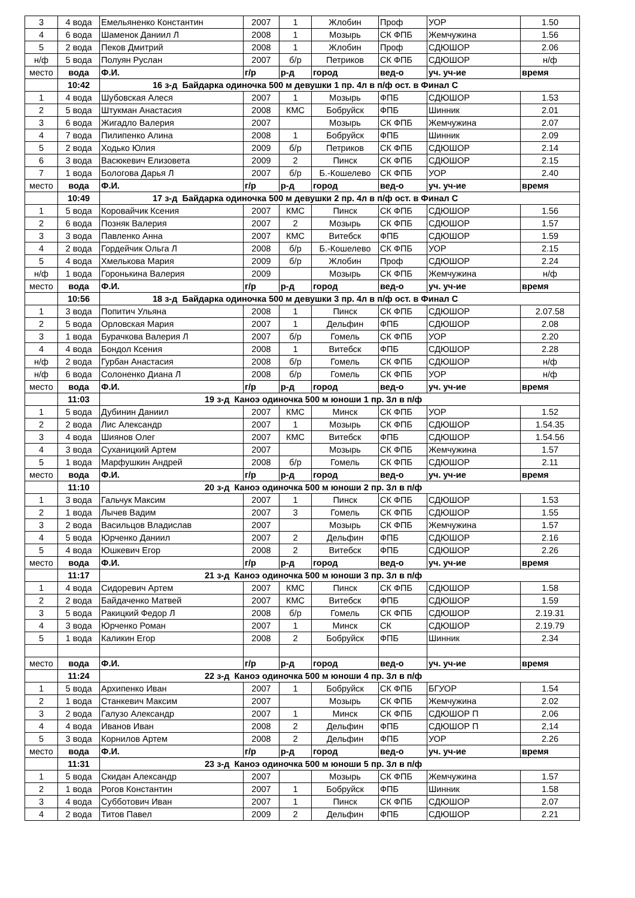| 3 | 4 вода | Емельяненко Константин | 2007 | 1 | Жлобин | Проф | УОР | 1.50 |
| 4 | 6 вода | Шаменок Даниил Л | 2008 | 1 | Мозырь | СК ФПБ | Жемчужина | 1.56 |
| 5 | 2 вода | Пеков Дмитрий | 2008 | 1 | Жлобин | Проф | СДЮШОР | 2.06 |
| н/ф | 5 вода | Полуян Руслан | 2007 | б/р | Петриков | СК ФПБ | СДЮШОР | н/ф |
| место | вода | Ф.И. | г/р | р-д | город | вед-о | уч. уч-ие | время |
| | 10:42 | 16 з-д Байдарка одиночка 500 м девушки 1 пр. 4л в п/ф ост. в Финал С | | | | | | |
| 1 | 4 вода | Шубовская Алеся | 2007 | 1 | Мозырь | ФПБ | СДЮШОР | 1.53 |
| 2 | 5 вода | Штукман Анастасия | 2008 | КМС | Бобруйск | ФПБ | Шинник | 2.01 |
| 3 | 6 вода | Жигадло Валерия | 2007 | | Мозырь | СК ФПБ | Жемчужина | 2.07 |
| 4 | 7 вода | Пилипенко Алина | 2008 | 1 | Бобруйск | ФПБ | Шинник | 2.09 |
| 5 | 2 вода | Ходько Юлия | 2009 | б/р | Петриков | СК ФПБ | СДЮШОР | 2.14 |
| 6 | 3 вода | Васюкевич Елизовета | 2009 | 2 | Пинск | СК ФПБ | СДЮШОР | 2.15 |
| 7 | 1 вода | Бологова Дарья Л | 2007 | б/р | Б.-Кошелево | СК ФПБ | УОР | 2.40 |
| место | вода | Ф.И. | г/р | р-д | город | вед-о | уч. уч-ие | время |
| | 10:49 | 17 з-д Байдарка одиночка 500 м девушки 2 пр. 4л в п/ф ост. в Финал С | | | | | | |
| 1 | 5 вода | Коровайчик Ксения | 2007 | КМС | Пинск | СК ФПБ | СДЮШОР | 1.56 |
| 2 | 6 вода | Позняк Валерия | 2007 | 2 | Мозырь | СК ФПБ | СДЮШОР | 1.57 |
| 3 | 3 вода | Павленко Анна | 2007 | КМС | Витебск | ФПБ | СДЮШОР | 1.59 |
| 4 | 2 вода | Гордейчик Ольга Л | 2008 | б/р | Б.-Кошелево | СК ФПБ | УОР | 2.15 |
| 5 | 4 вода | Хмелькова Мария | 2009 | б/р | Жлобин | Проф | СДЮШОР | 2.24 |
| н/ф | 1 вода | Горонькина Валерия | 2009 | | Мозырь | СК ФПБ | Жемчужина | н/ф |
| место | вода | Ф.И. | г/р | р-д | город | вед-о | уч. уч-ие | время |
| | 10:56 | 18 з-д Байдарка одиночка 500 м девушки 3 пр. 4л в п/ф ост. в Финал С | | | | | | |
| 1 | 3 вода | Попитич Ульяна | 2008 | 1 | Пинск | СК ФПБ | СДЮШОР | 2.07.58 |
| 2 | 5 вода | Орловская Мария | 2007 | 1 | Дельфин | ФПБ | СДЮШОР | 2.08 |
| 3 | 1 вода | Бурачкова Валерия Л | 2007 | б/р | Гомель | СК ФПБ | УОР | 2.20 |
| 4 | 4 вода | Бондол Ксения | 2008 | 1 | Витебск | ФПБ | СДЮШОР | 2.28 |
| н/ф | 2 вода | Гурбан Анастасия | 2008 | б/р | Гомель | СК ФПБ | СДЮШОР | н/ф |
| н/ф | 6 вода | Солоненко Диана Л | 2008 | б/р | Гомель | СК ФПБ | УОР | н/ф |
| место | вода | Ф.И. | г/р | р-д | город | вед-о | уч. уч-ие | время |
| | 11:03 | 19 з-д Каноэ одиночка 500 м юноши 1 пр. 3л в п/ф | | | | | | |
| 1 | 5 вода | Дубинин Даниил | 2007 | КМС | Минск | СК ФПБ | УОР | 1.52 |
| 2 | 2 вода | Лис Александр | 2007 | 1 | Мозырь | СК ФПБ | СДЮШОР | 1.54.35 |
| 3 | 4 вода | Шиянов Олег | 2007 | КМС | Витебск | ФПБ | СДЮШОР | 1.54.56 |
| 4 | 3 вода | Суханицкий Артем | 2007 | | Мозырь | СК ФПБ | Жемчужина | 1.57 |
| 5 | 1 вода | Марфушкин Андрей | 2008 | б/р | Гомель | СК ФПБ | СДЮШОР | 2.11 |
| место | вода | Ф.И. | г/р | р-д | город | вед-о | уч. уч-ие | время |
| | 11:10 | 20 з-д Каноэ одиночка 500 м юноши 2 пр. 3л в п/ф | | | | | | |
| 1 | 3 вода | Гальчук Максим | 2007 | 1 | Пинск | СК ФПБ | СДЮШОР | 1.53 |
| 2 | 1 вода | Лычев Вадим | 2007 | 3 | Гомель | СК ФПБ | СДЮШОР | 1.55 |
| 3 | 2 вода | Васильцов Владислав | 2007 | | Мозырь | СК ФПБ | Жемчужина | 1.57 |
| 4 | 5 вода | Юрченко Даниил | 2007 | 2 | Дельфин | ФПБ | СДЮШОР | 2.16 |
| 5 | 4 вода | Юшкевич Егор | 2008 | 2 | Витебск | ФПБ | СДЮШОР | 2.26 |
| место | вода | Ф.И. | г/р | р-д | город | вед-о | уч. уч-ие | время |
| | 11:17 | 21 з-д Каноэ одиночка 500 м юноши 3 пр. 3л в п/ф | | | | | | |
| 1 | 4 вода | Сидоревич Артем | 2007 | КМС | Пинск | СК ФПБ | СДЮШОР | 1.58 |
| 2 | 2 вода | Байдаченко Матвей | 2007 | КМС | Витебск | ФПБ | СДЮШОР | 1.59 |
| 3 | 5 вода | Ракицкий Федор Л | 2008 | б/р | Гомель | СК ФПБ | СДЮШОР | 2.19.31 |
| 4 | 3 вода | Юрченко Роман | 2007 | 1 | Минск | СК | СДЮШОР | 2.19.79 |
| 5 | 1 вода | Каликин Егор | 2008 | 2 | Бобруйск | ФПБ | Шинник | 2.34 |
| место | вода | Ф.И. | г/р | р-д | город | вед-о | уч. уч-ие | время |
| | 11:24 | 22 з-д Каноэ одиночка 500 м юноши 4 пр. 3л в п/ф | | | | | | |
| 1 | 5 вода | Архипенко Иван | 2007 | 1 | Бобруйск | СК ФПБ | БГУОР | 1.54 |
| 2 | 1 вода | Станкевич Максим | 2007 | | Мозырь | СК ФПБ | Жемчужина | 2.02 |
| 3 | 2 вода | Галузо Александр | 2007 | 1 | Минск | СК ФПБ | СДЮШОР П | 2.06 |
| 4 | 4 вода | Иванов Иван | 2008 | 2 | Дельфин | ФПБ | СДЮШОР П | 2,14 |
| 5 | 3 вода | Корнилов Артем | 2008 | 2 | Дельфин | ФПБ | УОР | 2.26 |
| место | вода | Ф.И. | г/р | р-д | город | вед-о | уч. уч-ие | время |
| | 11:31 | 23 з-д Каноэ одиночка 500 м юноши 5 пр. 3л в п/ф | | | | | | |
| 1 | 5 вода | Скидан Александр | 2007 | | Мозырь | СК ФПБ | Жемчужина | 1.57 |
| 2 | 1 вода | Рогов Константин | 2007 | 1 | Бобруйск | ФПБ | Шинник | 1.58 |
| 3 | 4 вода | Субботович Иван | 2007 | 1 | Пинск | СК ФПБ | СДЮШОР | 2.07 |
| 4 | 2 вода | Титов Павел | 2009 | 2 | Дельфин | ФПБ | СДЮШОР | 2.21 |